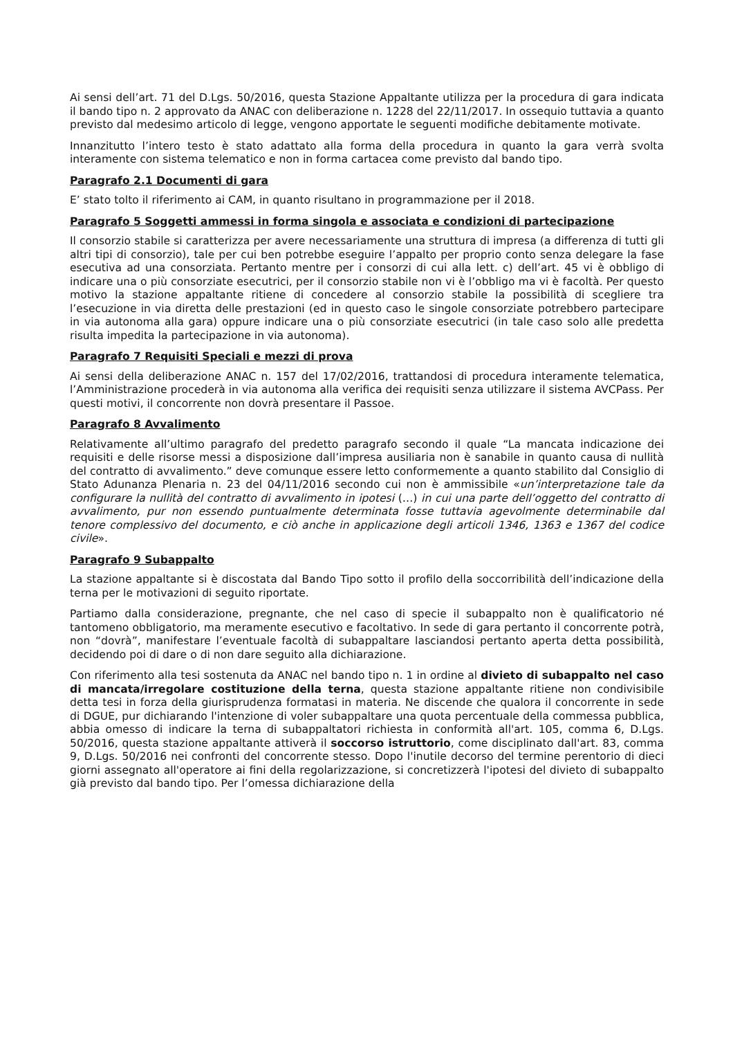Ai sensi dell’art. 71 del D.Lgs. 50/2016, questa Stazione Appaltante utilizza per la procedura di gara indicata il bando tipo n. 2 approvato da ANAC con deliberazione n. 1228 del 22/11/2017. In ossequio tuttavia a quanto previsto dal medesimo articolo di legge, vengono apportate le seguenti modifiche debitamente motivate.
Innanzitutto l’intero testo è stato adattato alla forma della procedura in quanto la gara verrà svolta interamente con sistema telematico e non in forma cartacea come previsto dal bando tipo.
Paragrafo 2.1 Documenti di gara
E’ stato tolto il riferimento ai CAM, in quanto risultano in programmazione per il 2018.
Paragrafo 5 Soggetti ammessi in forma singola e associata e condizioni di partecipazione
Il consorzio stabile si caratterizza per avere necessariamente una struttura di impresa (a differenza di tutti gli altri tipi di consorzio), tale per cui ben potrebbe eseguire l’appalto per proprio conto senza delegare la fase esecutiva ad una consorziata. Pertanto mentre per i consorzi di cui alla lett. c) dell’art. 45 vi è obbligo di indicare una o più consorziate esecutrici, per il consorzio stabile non vi è l’obbligo ma vi è facoltà. Per questo motivo la stazione appaltante ritiene di concedere al consorzio stabile la possibilità di scegliere tra l’esecuzione in via diretta delle prestazioni (ed in questo caso le singole consorziate potrebbero partecipare in via autonoma alla gara) oppure indicare una o più consorziate esecutrici (in tale caso solo alle predetta risulta impedita la partecipazione in via autonoma).
Paragrafo 7 Requisiti Speciali e mezzi di prova
Ai sensi della deliberazione ANAC n. 157 del 17/02/2016, trattandosi di procedura interamente telematica, l’Amministrazione procederà in via autonoma alla verifica dei requisiti senza utilizzare il sistema AVCPass. Per questi motivi, il concorrente non dovrà presentare il Passoe.
Paragrafo 8 Avvalimento
Relativamente all’ultimo paragrafo del predetto paragrafo secondo il quale “La mancata indicazione dei requisiti e delle risorse messi a disposizione dall’impresa ausiliaria non è sanabile in quanto causa di nullità del contratto di avvalimento.” deve comunque essere letto conformemente a quanto stabilito dal Consiglio di Stato Adunanza Plenaria n. 23 del 04/11/2016 secondo cui non è ammissibile «un’interpretazione tale da configurare la nullità del contratto di avvalimento in ipotesi (…) in cui una parte dell’oggetto del contratto di avvalimento, pur non essendo puntualmente determinata fosse tuttavia agevolmente determinabile dal tenore complessivo del documento, e ciò anche in applicazione degli articoli 1346, 1363 e 1367 del codice civile».
Paragrafo 9 Subappalto
La stazione appaltante si è discostata dal Bando Tipo sotto il profilo della soccorribilità dell’indicazione della terna per le motivazioni di seguito riportate.
Partiamo dalla considerazione, pregnante, che nel caso di specie il subappalto non è qualificatorio né tantomeno obbligatorio, ma meramente esecutivo e facoltativo. In sede di gara pertanto il concorrente potrà, non “dovrà”, manifestare l’eventuale facoltà di subappaltare lasciandosi pertanto aperta detta possibilità, decidendo poi di dare o di non dare seguito alla dichiarazione.
Con riferimento alla tesi sostenuta da ANAC nel bando tipo n. 1 in ordine al divieto di subappalto nel caso di mancata/irregolare costituzione della terna, questa stazione appaltante ritiene non condivisibile detta tesi in forza della giurisprudenza formatasi in materia. Ne discende che qualora il concorrente in sede di DGUE, pur dichiarando l'intenzione di voler subappaltare una quota percentuale della commessa pubblica, abbia omesso di indicare la terna di subappaltatori richiesta in conformità all'art. 105, comma 6, D.Lgs. 50/2016, questa stazione appaltante attiverà il soccorso istruttorio, come disciplinato dall'art. 83, comma 9, D.Lgs. 50/2016 nei confronti del concorrente stesso. Dopo l'inutile decorso del termine perentorio di dieci giorni assegnato all'operatore ai fini della regolarizzazione, si concretizzerà l'ipotesi del divieto di subappalto già previsto dal bando tipo. Per l’omessa dichiarazione della